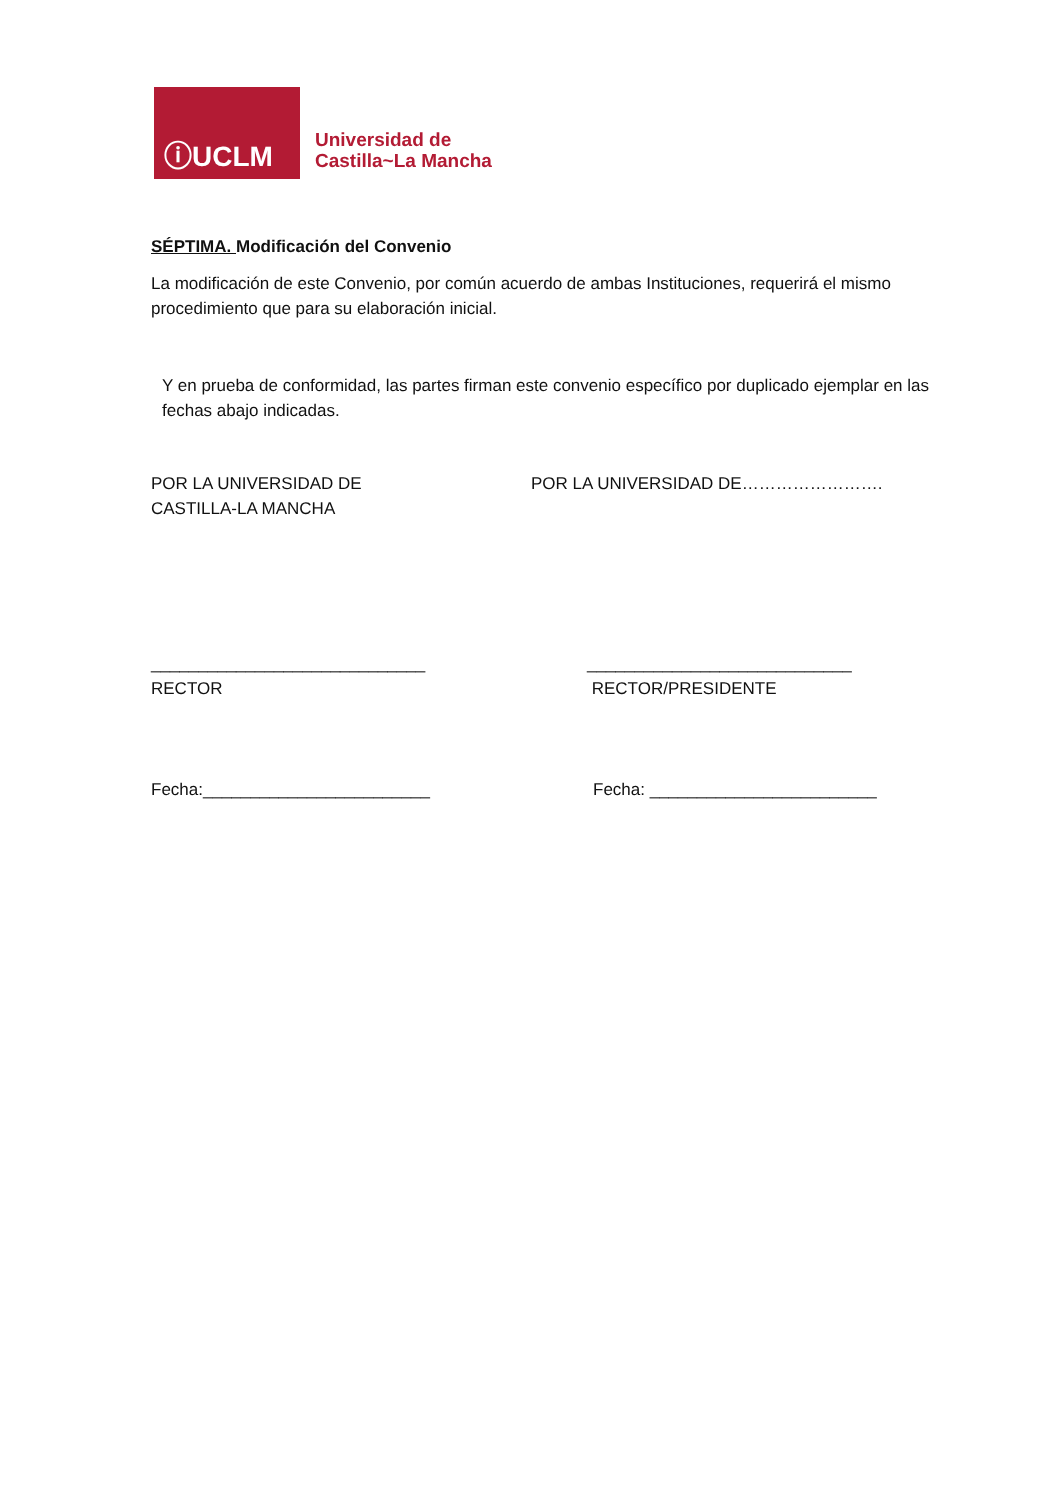ⓘUCLM
Universidad de
Castilla~La Mancha
SÉPTIMA. Modificación del Convenio
La modificación de este Convenio, por común acuerdo de ambas Instituciones, requerirá el mismo procedimiento que para su elaboración inicial.
Y en prueba de conformidad, las partes firman este convenio específico por duplicado ejemplar en las fechas abajo indicadas.
POR LA UNIVERSIDAD DE
CASTILLA-LA MANCHA
POR LA UNIVERSIDAD DE…………………….
_____________________________
RECTOR
____________________________
RECTOR/PRESIDENTE
Fecha:________________________ Fecha: ________________________